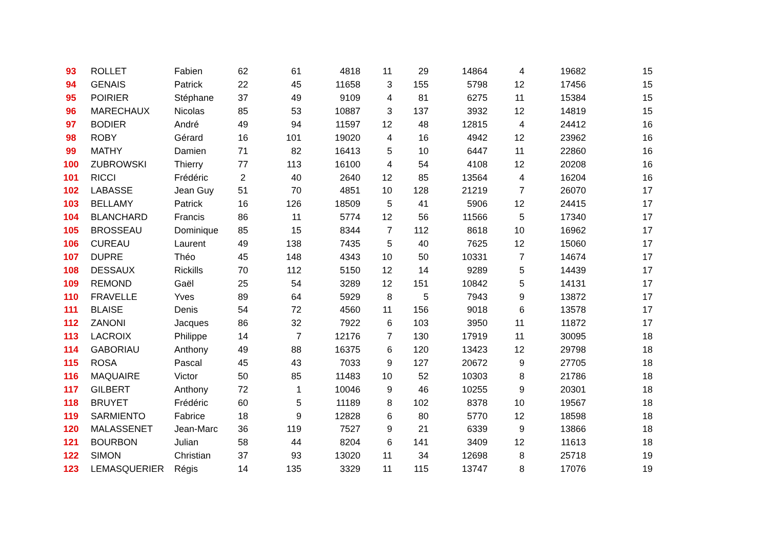| 93 | ROLLET | Fabien | 62 | 61 | 4818 | 11 | 29 | 14864 | 4 | 19682 | 15 |
| 94 | GENAIS | Patrick | 22 | 45 | 11658 | 3 | 155 | 5798 | 12 | 17456 | 15 |
| 95 | POIRIER | Stéphane | 37 | 49 | 9109 | 4 | 81 | 6275 | 11 | 15384 | 15 |
| 96 | MARECHAUX | Nicolas | 85 | 53 | 10887 | 3 | 137 | 3932 | 12 | 14819 | 15 |
| 97 | BODIER | André | 49 | 94 | 11597 | 12 | 48 | 12815 | 4 | 24412 | 16 |
| 98 | ROBY | Gérard | 16 | 101 | 19020 | 4 | 16 | 4942 | 12 | 23962 | 16 |
| 99 | MATHY | Damien | 71 | 82 | 16413 | 5 | 10 | 6447 | 11 | 22860 | 16 |
| 100 | ZUBROWSKI | Thierry | 77 | 113 | 16100 | 4 | 54 | 4108 | 12 | 20208 | 16 |
| 101 | RICCI | Frédéric | 2 | 40 | 2640 | 12 | 85 | 13564 | 4 | 16204 | 16 |
| 102 | LABASSE | Jean Guy | 51 | 70 | 4851 | 10 | 128 | 21219 | 7 | 26070 | 17 |
| 103 | BELLAMY | Patrick | 16 | 126 | 18509 | 5 | 41 | 5906 | 12 | 24415 | 17 |
| 104 | BLANCHARD | Francis | 86 | 11 | 5774 | 12 | 56 | 11566 | 5 | 17340 | 17 |
| 105 | BROSSEAU | Dominique | 85 | 15 | 8344 | 7 | 112 | 8618 | 10 | 16962 | 17 |
| 106 | CUREAU | Laurent | 49 | 138 | 7435 | 5 | 40 | 7625 | 12 | 15060 | 17 |
| 107 | DUPRE | Théo | 45 | 148 | 4343 | 10 | 50 | 10331 | 7 | 14674 | 17 |
| 108 | DESSAUX | Rickills | 70 | 112 | 5150 | 12 | 14 | 9289 | 5 | 14439 | 17 |
| 109 | REMOND | Gaël | 25 | 54 | 3289 | 12 | 151 | 10842 | 5 | 14131 | 17 |
| 110 | FRAVELLE | Yves | 89 | 64 | 5929 | 8 | 5 | 7943 | 9 | 13872 | 17 |
| 111 | BLAISE | Denis | 54 | 72 | 4560 | 11 | 156 | 9018 | 6 | 13578 | 17 |
| 112 | ZANONI | Jacques | 86 | 32 | 7922 | 6 | 103 | 3950 | 11 | 11872 | 17 |
| 113 | LACROIX | Philippe | 14 | 7 | 12176 | 7 | 130 | 17919 | 11 | 30095 | 18 |
| 114 | GABORIAU | Anthony | 49 | 88 | 16375 | 6 | 120 | 13423 | 12 | 29798 | 18 |
| 115 | ROSA | Pascal | 45 | 43 | 7033 | 9 | 127 | 20672 | 9 | 27705 | 18 |
| 116 | MAQUAIRE | Victor | 50 | 85 | 11483 | 10 | 52 | 10303 | 8 | 21786 | 18 |
| 117 | GILBERT | Anthony | 72 | 1 | 10046 | 9 | 46 | 10255 | 9 | 20301 | 18 |
| 118 | BRUYET | Frédéric | 60 | 5 | 11189 | 8 | 102 | 8378 | 10 | 19567 | 18 |
| 119 | SARMIENTO | Fabrice | 18 | 9 | 12828 | 6 | 80 | 5770 | 12 | 18598 | 18 |
| 120 | MALASSENET | Jean-Marc | 36 | 119 | 7527 | 9 | 21 | 6339 | 9 | 13866 | 18 |
| 121 | BOURBON | Julian | 58 | 44 | 8204 | 6 | 141 | 3409 | 12 | 11613 | 18 |
| 122 | SIMON | Christian | 37 | 93 | 13020 | 11 | 34 | 12698 | 8 | 25718 | 19 |
| 123 | LEMASQUERIER | Régis | 14 | 135 | 3329 | 11 | 115 | 13747 | 8 | 17076 | 19 |